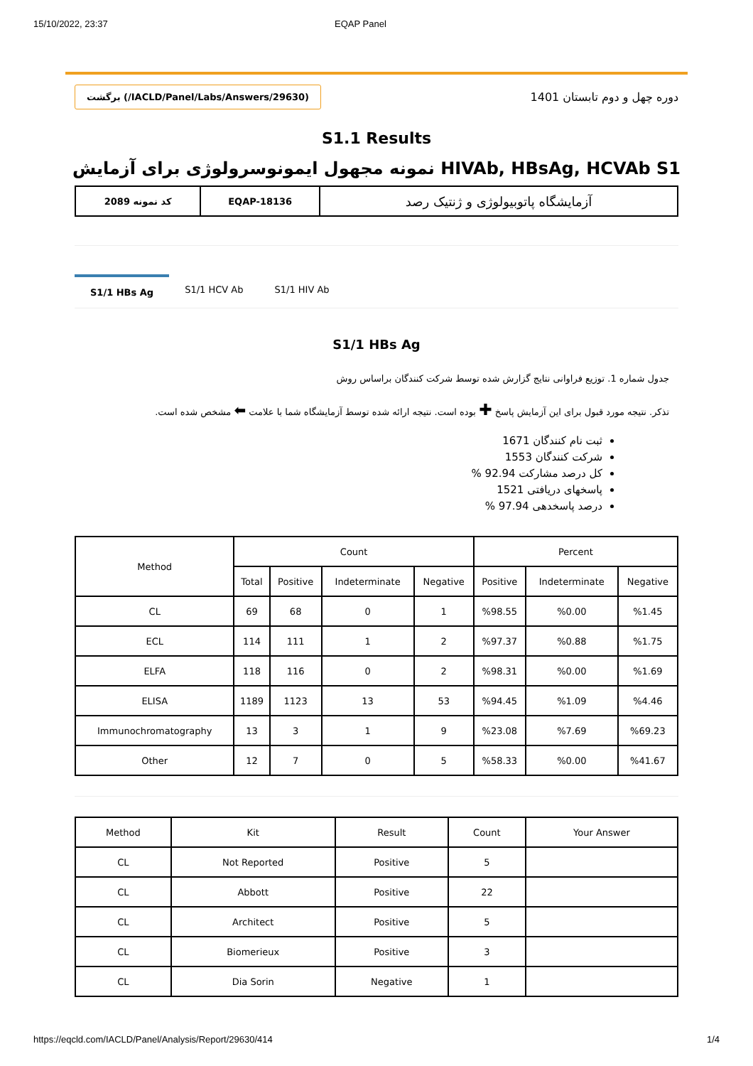15/10/2022, 23:37 EQAP Panel
برگشت (/IACLD/Panel/Labs/Answers/29630)
دوره چهل و دوم تابستان 1401
S1.1 Results
نمونه مجهول ایمونوسرولوژی برای آزمایش HIVAb, HBsAg, HCVAb S1
| کد نمونه 2089 | EQAP-18136 | آزمایشگاه پاتوبیولوژی و ژنتیک رصد |
S1/1 HBs Ag S1/1 HCV Ab S1/1 HIV Ab
S1/1 HBs Ag
جدول شماره 1. توزیع فراوانی نتایج گزارش شده توسط شرکت کنندگان براساس روش
تذکر. نتیجه مورد قبول برای این آزمایش پاسخ ✚ بوده است. نتیجه ارائه شده توسط آزمایشگاه شما با علامت ⬅ مشخص شده است.
ثبت نام کنندگان 1671
شرکت کنندگان 1553
کل درصد مشارکت 92.94 %
پاسخهای دریافتی 1521
درصد پاسخدهی 97.94 %
| Method | Count | | | | Percent | | |
| --- | --- | --- | --- | --- | --- | --- | --- |
| | Total | Positive | Indeterminate | Negative | Positive | Indeterminate | Negative |
| CL | 69 | 68 | 0 | 1 | %98.55 | %0.00 | %1.45 |
| ECL | 114 | 111 | 1 | 2 | %97.37 | %0.88 | %1.75 |
| ELFA | 118 | 116 | 0 | 2 | %98.31 | %0.00 | %1.69 |
| ELISA | 1189 | 1123 | 13 | 53 | %94.45 | %1.09 | %4.46 |
| Immunochromatography | 13 | 3 | 1 | 9 | %23.08 | %7.69 | %69.23 |
| Other | 12 | 7 | 0 | 5 | %58.33 | %0.00 | %41.67 |
| Method | Kit | Result | Count | Your Answer |
| --- | --- | --- | --- | --- |
| CL | Not Reported | Positive | 5 | |
| CL | Abbott | Positive | 22 | |
| CL | Architect | Positive | 5 | |
| CL | Biomerieux | Positive | 3 | |
| CL | Dia Sorin | Negative | 1 | |
https://eqcld.com/IACLD/Panel/Analysis/Report/29630/414 1/4